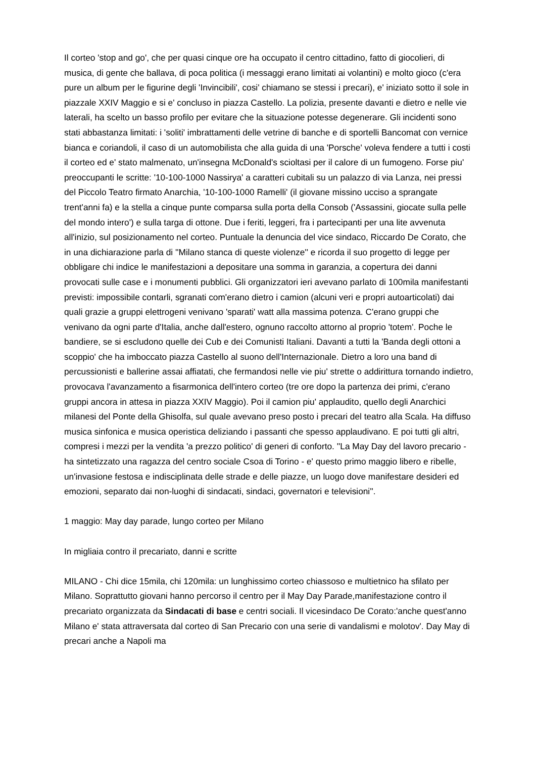Il corteo 'stop and go', che per quasi cinque ore ha occupato il centro cittadino, fatto di giocolieri, di musica, di gente che ballava, di poca politica (i messaggi erano limitati ai volantini) e molto gioco (c'era pure un album per le figurine degli 'Invincibili', cosi' chiamano se stessi i precari), e' iniziato sotto il sole in piazzale XXIV Maggio e si e' concluso in piazza Castello. La polizia, presente davanti e dietro e nelle vie laterali, ha scelto un basso profilo per evitare che la situazione potesse degenerare. Gli incidenti sono stati abbastanza limitati: i 'soliti' imbrattamenti delle vetrine di banche e di sportelli Bancomat con vernice bianca e coriandoli, il caso di un automobilista che alla guida di una 'Porsche' voleva fendere a tutti i costi il corteo ed e' stato malmenato, un'insegna McDonald's scioltasi per il calore di un fumogeno. Forse piu' preoccupanti le scritte: '10-100-1000 Nassirya' a caratteri cubitali su un palazzo di via Lanza, nei pressi del Piccolo Teatro firmato Anarchia, '10-100-1000 Ramelli' (il giovane missino ucciso a sprangate trent'anni fa) e la stella a cinque punte comparsa sulla porta della Consob ('Assassini, giocate sulla pelle del mondo intero') e sulla targa di ottone. Due i feriti, leggeri, fra i partecipanti per una lite avvenuta all'inizio, sul posizionamento nel corteo. Puntuale la denuncia del vice sindaco, Riccardo De Corato, che in una dichiarazione parla di ''Milano stanca di queste violenze'' e ricorda il suo progetto di legge per obbligare chi indice le manifestazioni a depositare una somma in garanzia, a copertura dei danni provocati sulle case e i monumenti pubblici. Gli organizzatori ieri avevano parlato di 100mila manifestanti previsti: impossibile contarli, sgranati com'erano dietro i camion (alcuni veri e propri autoarticolati) dai quali grazie a gruppi elettrogeni venivano 'sparati' watt alla massima potenza. C'erano gruppi che venivano da ogni parte d'Italia, anche dall'estero, ognuno raccolto attorno al proprio 'totem'. Poche le bandiere, se si escludono quelle dei Cub e dei Comunisti Italiani. Davanti a tutti la 'Banda degli ottoni a scoppio' che ha imboccato piazza Castello al suono dell'Internazionale. Dietro a loro una band di percussionisti e ballerine assai affiatati, che fermandosi nelle vie piu' strette o addirittura tornando indietro, provocava l'avanzamento a fisarmonica dell'intero corteo (tre ore dopo la partenza dei primi, c'erano gruppi ancora in attesa in piazza XXIV Maggio). Poi il camion piu' applaudito, quello degli Anarchici milanesi del Ponte della Ghisolfa, sul quale avevano preso posto i precari del teatro alla Scala. Ha diffuso musica sinfonica e musica operistica deliziando i passanti che spesso applaudivano. E poi tutti gli altri, compresi i mezzi per la vendita 'a prezzo politico' di generi di conforto. ''La May Day del lavoro precario - ha sintetizzato una ragazza del centro sociale Csoa di Torino - e' questo primo maggio libero e ribelle, un'invasione festosa e indisciplinata delle strade e delle piazze, un luogo dove manifestare desideri ed emozioni, separato dai non-luoghi di sindacati, sindaci, governatori e televisioni''.
1 maggio: May day parade, lungo corteo per Milano
In migliaia contro il precariato, danni e scritte
MILANO - Chi dice 15mila, chi 120mila: un lunghissimo corteo chiassoso e multietnico ha sfilato per Milano. Soprattutto giovani hanno percorso il centro per il May Day Parade,manifestazione contro il precariato organizzata da Sindacati di base e centri sociali. Il vicesindaco De Corato:'anche quest'anno Milano e' stata attraversata dal corteo di San Precario con una serie di vandalismi e molotov'. Day May di precari anche a Napoli ma